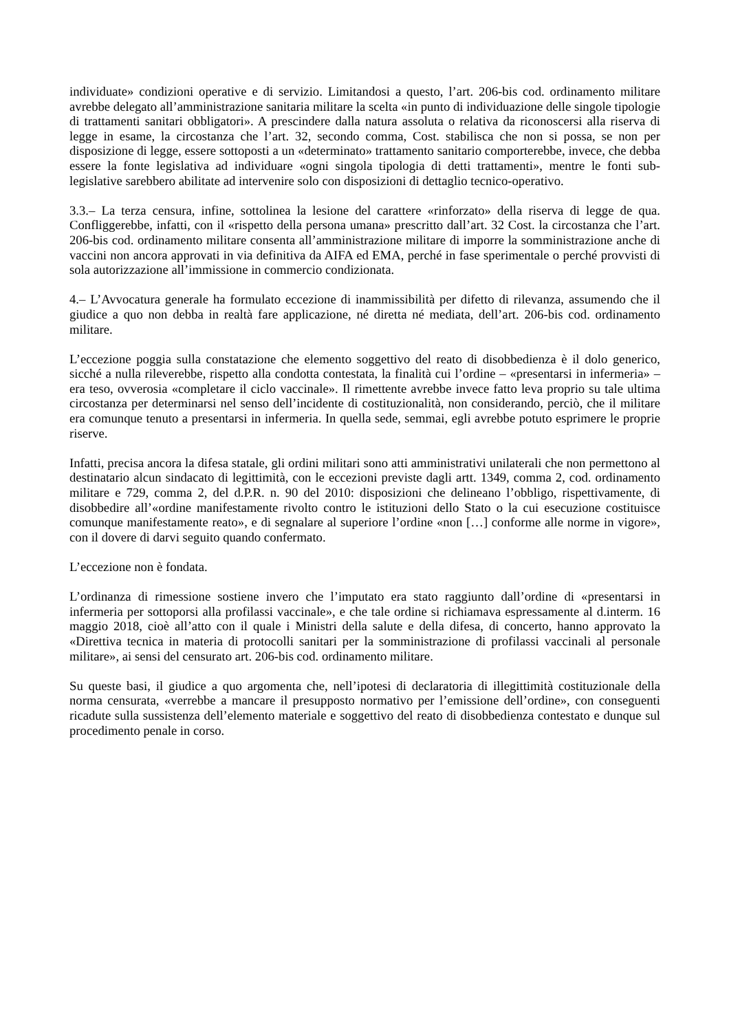individuate» condizioni operative e di servizio. Limitandosi a questo, l’art. 206-bis cod. ordinamento militare avrebbe delegato all’amministrazione sanitaria militare la scelta «in punto di individuazione delle singole tipologie di trattamenti sanitari obbligatori». A prescindere dalla natura assoluta o relativa da riconoscersi alla riserva di legge in esame, la circostanza che l’art. 32, secondo comma, Cost. stabilisca che non si possa, se non per disposizione di legge, essere sottoposti a un «determinato» trattamento sanitario comporterebbe, invece, che debba essere la fonte legislativa ad individuare «ogni singola tipologia di detti trattamenti», mentre le fonti sub-legislative sarebbero abilitate ad intervenire solo con disposizioni di dettaglio tecnico-operativo.
3.3.– La terza censura, infine, sottolinea la lesione del carattere «rinforzato» della riserva di legge de qua. Confliggerebbe, infatti, con il «rispetto della persona umana» prescritto dall’art. 32 Cost. la circostanza che l’art. 206-bis cod. ordinamento militare consenta all’amministrazione militare di imporre la somministrazione anche di vaccini non ancora approvati in via definitiva da AIFA ed EMA, perché in fase sperimentale o perché provvisti di sola autorizzazione all’immissione in commercio condizionata.
4.– L’Avvocatura generale ha formulato eccezione di inammissibilità per difetto di rilevanza, assumendo che il giudice a quo non debba in realtà fare applicazione, né diretta né mediata, dell’art. 206-bis cod. ordinamento militare.
L’eccezione poggia sulla constatazione che elemento soggettivo del reato di disobbedienza è il dolo generico, sicché a nulla rileverebbe, rispetto alla condotta contestata, la finalità cui l’ordine – «presentarsi in infermeria» – era teso, ovverosia «completare il ciclo vaccinale». Il rimettente avrebbe invece fatto leva proprio su tale ultima circostanza per determinarsi nel senso dell’incidente di costituzionalità, non considerando, perciò, che il militare era comunque tenuto a presentarsi in infermeria. In quella sede, semmai, egli avrebbe potuto esprimere le proprie riserve.
Infatti, precisa ancora la difesa statale, gli ordini militari sono atti amministrativi unilaterali che non permettono al destinatario alcun sindacato di legittimità, con le eccezioni previste dagli artt. 1349, comma 2, cod. ordinamento militare e 729, comma 2, del d.P.R. n. 90 del 2010: disposizioni che delineano l’obbligo, rispettivamente, di disobbedire all’«ordine manifestamente rivolto contro le istituzioni dello Stato o la cui esecuzione costituisce comunque manifestamente reato», e di segnalare al superiore l’ordine «non […] conforme alle norme in vigore», con il dovere di darvi seguito quando confermato.
L’eccezione non è fondata.
L’ordinanza di rimessione sostiene invero che l’imputato era stato raggiunto dall’ordine di «presentarsi in infermeria per sottoporsi alla profilassi vaccinale», e che tale ordine si richiamava espressamente al d.interm. 16 maggio 2018, cioè all’atto con il quale i Ministri della salute e della difesa, di concerto, hanno approvato la «Direttiva tecnica in materia di protocolli sanitari per la somministrazione di profilassi vaccinali al personale militare», ai sensi del censurato art. 206-bis cod. ordinamento militare.
Su queste basi, il giudice a quo argomenta che, nell’ipotesi di declaratoria di illegittimità costituzionale della norma censurata, «verrebbe a mancare il presupposto normativo per l’emissione dell’ordine», con conseguenti ricadute sulla sussistenza dell’elemento materiale e soggettivo del reato di disobbedienza contestato e dunque sul procedimento penale in corso.